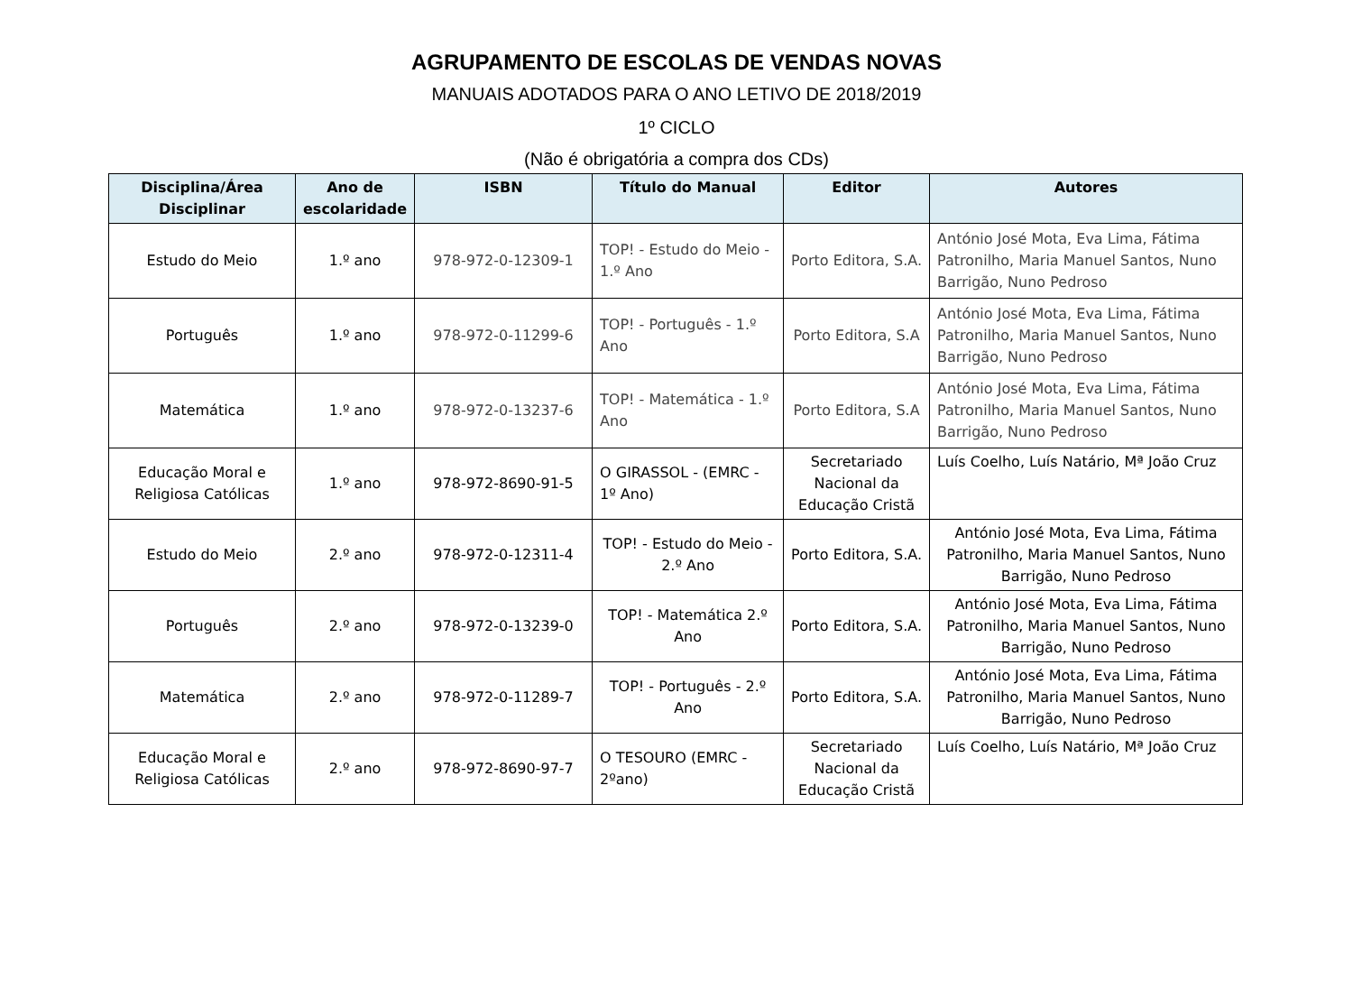AGRUPAMENTO DE ESCOLAS DE VENDAS NOVAS
MANUAIS ADOTADOS PARA O ANO LETIVO DE 2018/2019
1º CICLO
(Não é obrigatória a compra dos CDs)
| Disciplina/Área Disciplinar | Ano de escolaridade | ISBN | Título do Manual | Editor | Autores |
| --- | --- | --- | --- | --- | --- |
| Estudo do Meio | 1.º ano | 978-972-0-12309-1 | TOP! - Estudo do Meio - 1.º Ano | Porto Editora, S.A. | António José Mota, Eva Lima, Fátima Patronilho, Maria Manuel Santos, Nuno Barrigão, Nuno Pedroso |
| Português | 1.º ano | 978-972-0-11299-6 | TOP! - Português - 1.º Ano | Porto Editora, S.A | António José Mota, Eva Lima, Fátima Patronilho, Maria Manuel Santos, Nuno Barrigão, Nuno Pedroso |
| Matemática | 1.º ano | 978-972-0-13237-6 | TOP! - Matemática - 1.º Ano | Porto Editora, S.A | António José Mota, Eva Lima, Fátima Patronilho, Maria Manuel Santos, Nuno Barrigão, Nuno Pedroso |
| Educação Moral e Religiosa Católicas | 1.º ano | 978-972-8690-91-5 | O GIRASSOL - (EMRC - 1º Ano) | Secretariado Nacional da Educação Cristã | Luís Coelho, Luís Natário, Mª João Cruz |
| Estudo do Meio | 2.º ano | 978-972-0-12311-4 | TOP! - Estudo do Meio - 2.º Ano | Porto Editora, S.A. | António José Mota, Eva Lima, Fátima Patronilho, Maria Manuel Santos, Nuno Barrigão, Nuno Pedroso |
| Português | 2.º ano | 978-972-0-13239-0 | TOP! - Matemática 2.º Ano | Porto Editora, S.A. | António José Mota, Eva Lima, Fátima Patronilho, Maria Manuel Santos, Nuno Barrigão, Nuno Pedroso |
| Matemática | 2.º ano | 978-972-0-11289-7 | TOP! - Português - 2.º Ano | Porto Editora, S.A. | António José Mota, Eva Lima, Fátima Patronilho, Maria Manuel Santos, Nuno Barrigão, Nuno Pedroso |
| Educação Moral e Religiosa Católicas | 2.º ano | 978-972-8690-97-7 | O TESOURO (EMRC - 2ºano) | Secretariado Nacional da Educação Cristã | Luís Coelho, Luís Natário, Mª João Cruz |